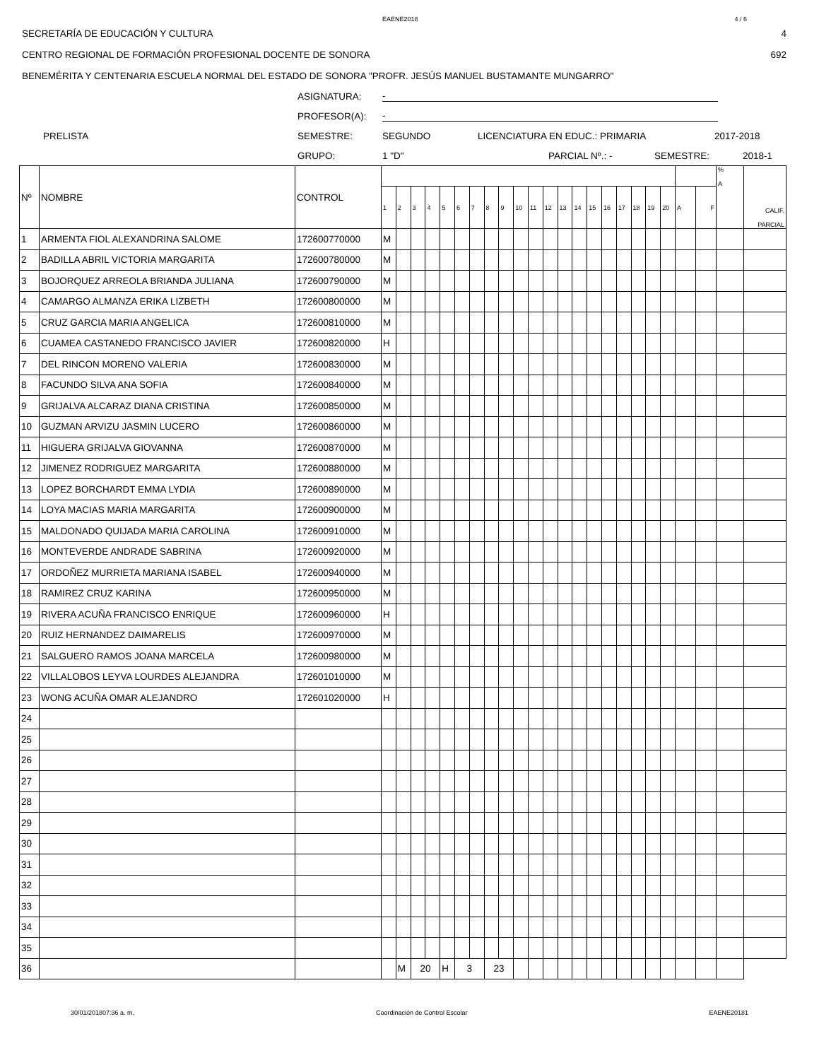EAENE2018 4 / 6
SECRETARÍA DE EDUCACIÓN Y CULTURA 4
CENTRO REGIONAL DE FORMACIÓN PROFESIONAL DOCENTE DE SONORA 692
BENEMÉRITA Y CENTENARIA ESCUELA NORMAL DEL ESTADO DE SONORA "PROFR. JESÚS MANUEL BUSTAMANTE MUNGARRO"
ASIGNATURA: -
PROFESOR(A): -
PRELISTA SEMESTRE: SEGUNDO LICENCIATURA EN EDUC.: PRIMARIA 2017-2018
GRUPO: 1 "D" PARCIAL Nº.: - SEMESTRE: 2018-1
| Nº | NOMBRE | CONTROL | | | | | | | | | | | | | | | | | | | | | | | % A | CALIF. PARCIAL |
| --- | --- | --- | --- | --- | --- | --- | --- | --- | --- | --- | --- | --- | --- | --- | --- | --- | --- | --- | --- | --- | --- | --- | --- | --- | --- | --- |
| | | | 1 | 2 | 3 | 4 | 5 | 6 | 7 | 8 | 9 | 10 | 11 | 12 | 13 | 14 | 15 | 16 | 17 | 18 | 19 | 20 | A | F | | |
| 1 | ARMENTA FIOL ALEXANDRINA SALOME | 172600770000 | M | | | | | | | | | | | | | | | | | | | | | | | |
| 2 | BADILLA ABRIL VICTORIA MARGARITA | 172600780000 | M | | | | | | | | | | | | | | | | | | | | | | | |
| 3 | BOJORQUEZ ARREOLA BRIANDA JULIANA | 172600790000 | M | | | | | | | | | | | | | | | | | | | | | | | |
| 4 | CAMARGO ALMANZA ERIKA LIZBETH | 172600800000 | M | | | | | | | | | | | | | | | | | | | | | | | |
| 5 | CRUZ GARCIA MARIA ANGELICA | 172600810000 | M | | | | | | | | | | | | | | | | | | | | | | | |
| 6 | CUAMEA CASTANEDO FRANCISCO JAVIER | 172600820000 | H | | | | | | | | | | | | | | | | | | | | | | | |
| 7 | DEL RINCON MORENO VALERIA | 172600830000 | M | | | | | | | | | | | | | | | | | | | | | | | |
| 8 | FACUNDO SILVA ANA SOFIA | 172600840000 | M | | | | | | | | | | | | | | | | | | | | | | | |
| 9 | GRIJALVA ALCARAZ DIANA CRISTINA | 172600850000 | M | | | | | | | | | | | | | | | | | | | | | | | |
| 10 | GUZMAN ARVIZU JASMIN LUCERO | 172600860000 | M | | | | | | | | | | | | | | | | | | | | | | | |
| 11 | HIGUERA GRIJALVA GIOVANNA | 172600870000 | M | | | | | | | | | | | | | | | | | | | | | | | |
| 12 | JIMENEZ RODRIGUEZ MARGARITA | 172600880000 | M | | | | | | | | | | | | | | | | | | | | | | | |
| 13 | LOPEZ BORCHARDT EMMA LYDIA | 172600890000 | M | | | | | | | | | | | | | | | | | | | | | | | |
| 14 | LOYA MACIAS MARIA MARGARITA | 172600900000 | M | | | | | | | | | | | | | | | | | | | | | | | |
| 15 | MALDONADO QUIJADA MARIA CAROLINA | 172600910000 | M | | | | | | | | | | | | | | | | | | | | | | | |
| 16 | MONTEVERDE ANDRADE SABRINA | 172600920000 | M | | | | | | | | | | | | | | | | | | | | | | | |
| 17 | ORDOÑEZ MURRIETA MARIANA ISABEL | 172600940000 | M | | | | | | | | | | | | | | | | | | | | | | | |
| 18 | RAMIREZ CRUZ KARINA | 172600950000 | M | | | | | | | | | | | | | | | | | | | | | | | |
| 19 | RIVERA ACUÑA FRANCISCO ENRIQUE | 172600960000 | H | | | | | | | | | | | | | | | | | | | | | | | |
| 20 | RUIZ HERNANDEZ DAIMARELIS | 172600970000 | M | | | | | | | | | | | | | | | | | | | | | | | |
| 21 | SALGUERO RAMOS JOANA MARCELA | 172600980000 | M | | | | | | | | | | | | | | | | | | | | | | | |
| 22 | VILLALOBOS LEYVA LOURDES ALEJANDRA | 172601010000 | M | | | | | | | | | | | | | | | | | | | | | | | |
| 23 | WONG ACUÑA OMAR ALEJANDRO | 172601020000 | H | | | | | | | | | | | | | | | | | | | | | | | |
| 24 | | | | | | | | | | | | | | | | | | | | | | | | | | |
| 25 | | | | | | | | | | | | | | | | | | | | | | | | | | |
| 26 | | | | | | | | | | | | | | | | | | | | | | | | | | |
| 27 | | | | | | | | | | | | | | | | | | | | | | | | | | |
| 28 | | | | | | | | | | | | | | | | | | | | | | | | | | |
| 29 | | | | | | | | | | | | | | | | | | | | | | | | | | |
| 30 | | | | | | | | | | | | | | | | | | | | | | | | | | |
| 31 | | | | | | | | | | | | | | | | | | | | | | | | | | |
| 32 | | | | | | | | | | | | | | | | | | | | | | | | | | |
| 33 | | | | | | | | | | | | | | | | | | | | | | | | | | |
| 34 | | | | | | | | | | | | | | | | | | | | | | | | | | |
| 35 | | | | | | | | | | | | | | | | | | | | | | | | | | |
| 36 | | | | M | 20 | | H | 3 | | 23 | | | | | | | | | | | | | | | | |
30/01/201807:36 a. m. Coordinación de Control Escolar EAENE20181